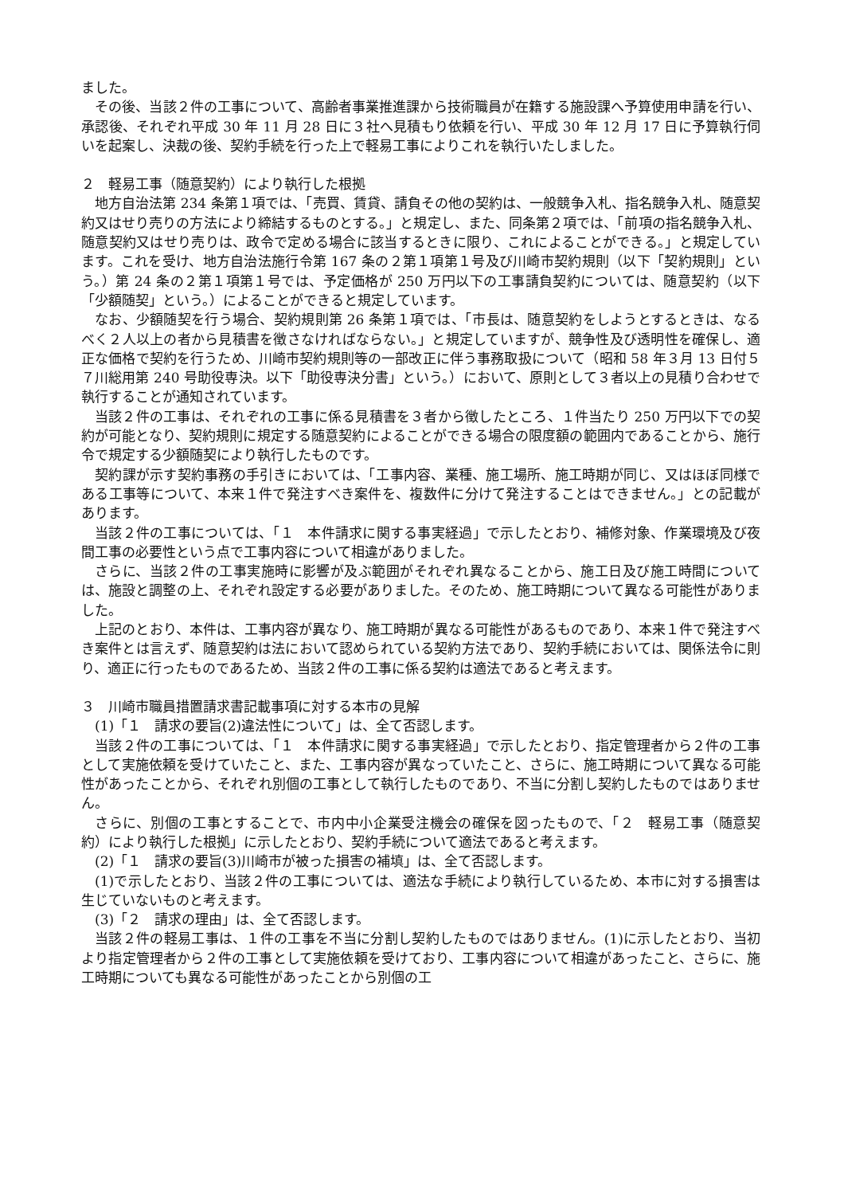ました。
その後、当該２件の工事について、高齢者事業推進課から技術職員が在籍する施設課へ予算使用申請を行い、承認後、それぞれ平成 30 年 11 月 28 日に３社へ見積もり依頼を行い、平成 30 年 12 月 17 日に予算執行伺いを起案し、決裁の後、契約手続を行った上で軽易工事によりこれを執行いたしました。
２　軽易工事（随意契約）により執行した根拠
地方自治法第 234 条第１項では、「売買、賃貸、請負その他の契約は、一般競争入札、指名競争入札、随意契約又はせり売りの方法により締結するものとする。」と規定し、また、同条第２項では、「前項の指名競争入札、随意契約又はせり売りは、政令で定める場合に該当するときに限り、これによることができる。」と規定しています。これを受け、地方自治法施行令第 167 条の２第１項第１号及び川崎市契約規則（以下「契約規則」という。）第 24 条の２第１項第１号では、予定価格が 250 万円以下の工事請負契約については、随意契約（以下「少額随契」という。）によることができると規定しています。
なお、少額随契を行う場合、契約規則第 26 条第１項では、「市長は、随意契約をしようとするときは、なるべく２人以上の者から見積書を徴さなければならない。」と規定していますが、競争性及び透明性を確保し、適正な価格で契約を行うため、川崎市契約規則等の一部改正に伴う事務取扱について（昭和 58 年３月 13 日付５７川総用第 240 号助役専決。以下「助役専決分書」という。）において、原則として３者以上の見積り合わせで執行することが通知されています。
当該２件の工事は、それぞれの工事に係る見積書を３者から徴したところ、１件当たり 250 万円以下での契約が可能となり、契約規則に規定する随意契約によることができる場合の限度額の範囲内であることから、施行令で規定する少額随契により執行したものです。
契約課が示す契約事務の手引きにおいては、「工事内容、業種、施工場所、施工時期が同じ、又はほぼ同様である工事等について、本来１件で発注すべき案件を、複数件に分けて発注することはできません。」との記載があります。
当該２件の工事については、「１　本件請求に関する事実経過」で示したとおり、補修対象、作業環境及び夜間工事の必要性という点で工事内容について相違がありました。
さらに、当該２件の工事実施時に影響が及ぶ範囲がそれぞれ異なることから、施工日及び施工時間については、施設と調整の上、それぞれ設定する必要がありました。そのため、施工時期について異なる可能性がありました。
上記のとおり、本件は、工事内容が異なり、施工時期が異なる可能性があるものであり、本来１件で発注すべき案件とは言えず、随意契約は法において認められている契約方法であり、契約手続においては、関係法令に則り、適正に行ったものであるため、当該２件の工事に係る契約は適法であると考えます。
３　川崎市職員措置請求書記載事項に対する本市の見解
(1)「１　請求の要旨(2)違法性について」は、全て否認します。
当該２件の工事については、「１　本件請求に関する事実経過」で示したとおり、指定管理者から２件の工事として実施依頼を受けていたこと、また、工事内容が異なっていたこと、さらに、施工時期について異なる可能性があったことから、それぞれ別個の工事として執行したものであり、不当に分割し契約したものではありません。
さらに、別個の工事とすることで、市内中小企業受注機会の確保を図ったもので、「２　軽易工事（随意契約）により執行した根拠」に示したとおり、契約手続について適法であると考えます。
(2)「１　請求の要旨(3)川崎市が被った損害の補填」は、全て否認します。
(1)で示したとおり、当該２件の工事については、適法な手続により執行しているため、本市に対する損害は生じていないものと考えます。
(3)「２　請求の理由」は、全て否認します。
当該２件の軽易工事は、１件の工事を不当に分割し契約したものではありません。(1)に示したとおり、当初より指定管理者から２件の工事として実施依頼を受けており、工事内容について相違があったこと、さらに、施工時期についても異なる可能性があったことから別個の工